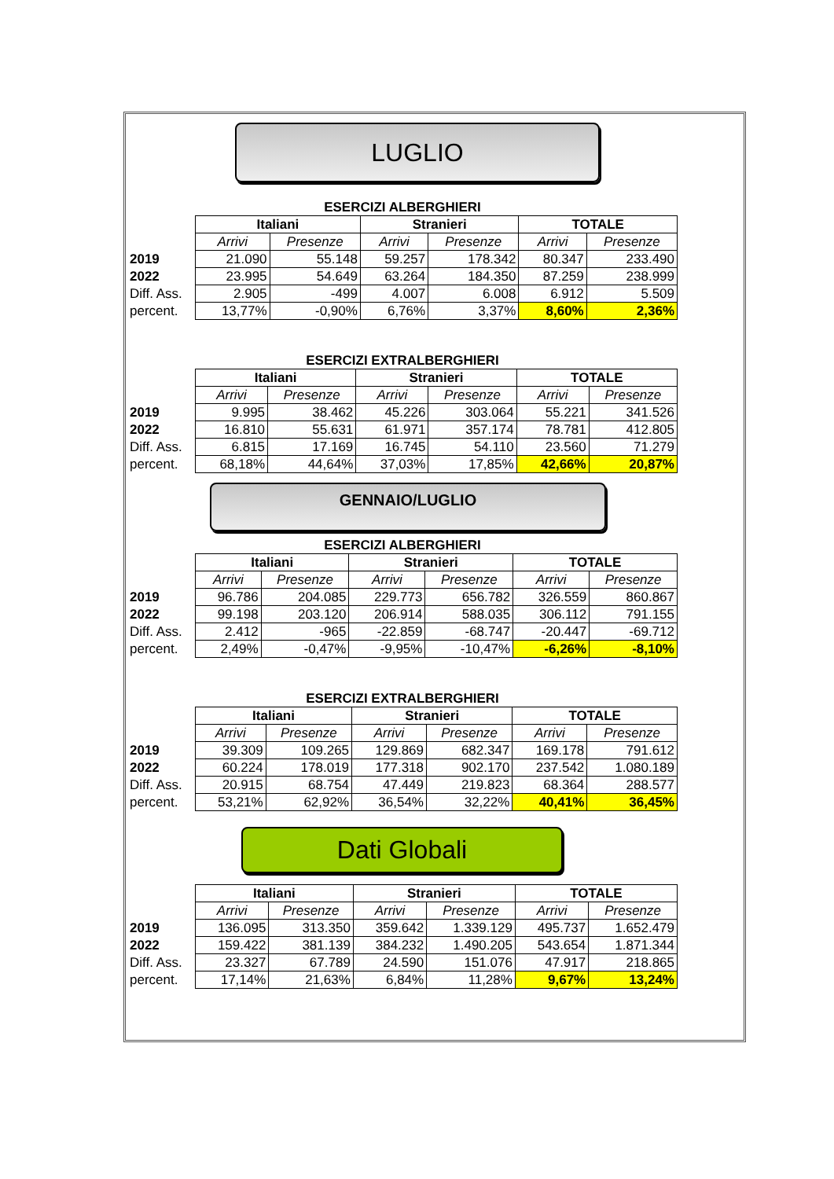LUGLIO
ESERCIZI ALBERGHIERI
| | Italiani | | Stranieri | | TOTALE | |
| | Arrivi | Presenze | Arrivi | Presenze | Arrivi | Presenze |
| 2019 | 21.090 | 55.148 | 59.257 | 178.342 | 80.347 | 233.490 |
| 2022 | 23.995 | 54.649 | 63.264 | 184.350 | 87.259 | 238.999 |
| Diff. Ass. | 2.905 | -499 | 4.007 | 6.008 | 6.912 | 5.509 |
| percent. | 13,77% | -0,90% | 6,76% | 3,37% | 8,60% | 2,36% |
ESERCIZI EXTRALBERGHIERI
| | Italiani | | Stranieri | | TOTALE | |
| | Arrivi | Presenze | Arrivi | Presenze | Arrivi | Presenze |
| 2019 | 9.995 | 38.462 | 45.226 | 303.064 | 55.221 | 341.526 |
| 2022 | 16.810 | 55.631 | 61.971 | 357.174 | 78.781 | 412.805 |
| Diff. Ass. | 6.815 | 17.169 | 16.745 | 54.110 | 23.560 | 71.279 |
| percent. | 68,18% | 44,64% | 37,03% | 17,85% | 42,66% | 20,87% |
GENNAIO/LUGLIO
ESERCIZI ALBERGHIERI
| | Italiani | | Stranieri | | TOTALE | |
| | Arrivi | Presenze | Arrivi | Presenze | Arrivi | Presenze |
| 2019 | 96.786 | 204.085 | 229.773 | 656.782 | 326.559 | 860.867 |
| 2022 | 99.198 | 203.120 | 206.914 | 588.035 | 306.112 | 791.155 |
| Diff. Ass. | 2.412 | -965 | -22.859 | -68.747 | -20.447 | -69.712 |
| percent. | 2,49% | -0,47% | -9,95% | -10,47% | -6,26% | -8,10% |
ESERCIZI EXTRALBERGHIERI
| | Italiani | | Stranieri | | TOTALE | |
| | Arrivi | Presenze | Arrivi | Presenze | Arrivi | Presenze |
| 2019 | 39.309 | 109.265 | 129.869 | 682.347 | 169.178 | 791.612 |
| 2022 | 60.224 | 178.019 | 177.318 | 902.170 | 237.542 | 1.080.189 |
| Diff. Ass. | 20.915 | 68.754 | 47.449 | 219.823 | 68.364 | 288.577 |
| percent. | 53,21% | 62,92% | 36,54% | 32,22% | 40,41% | 36,45% |
Dati Globali
| | Italiani | | Stranieri | | TOTALE | |
| | Arrivi | Presenze | Arrivi | Presenze | Arrivi | Presenze |
| 2019 | 136.095 | 313.350 | 359.642 | 1.339.129 | 495.737 | 1.652.479 |
| 2022 | 159.422 | 381.139 | 384.232 | 1.490.205 | 543.654 | 1.871.344 |
| Diff. Ass. | 23.327 | 67.789 | 24.590 | 151.076 | 47.917 | 218.865 |
| percent. | 17,14% | 21,63% | 6,84% | 11,28% | 9,67% | 13,24% |